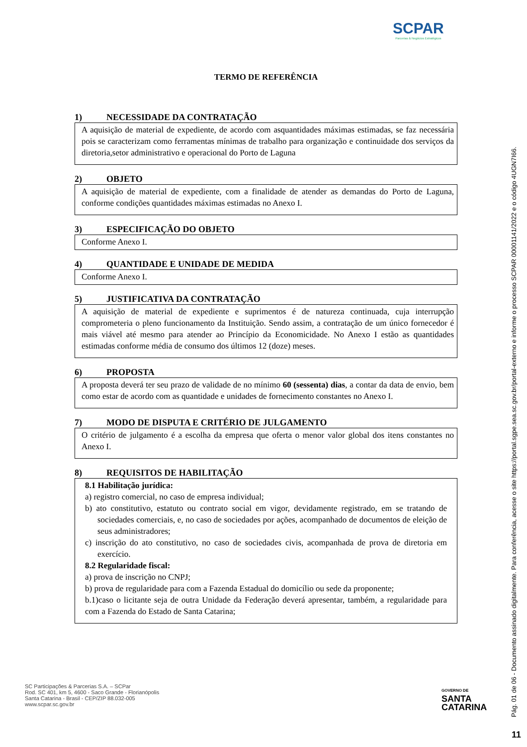SCPAR
Parcerias & Negócios Estratégicos
TERMO DE REFERÊNCIA
1) NECESSIDADE DA CONTRATAÇÃO
A aquisição de material de expediente, de acordo com asquantidades máximas estimadas, se faz necessária pois se caracterizam como ferramentas mínimas de trabalho para organização e continuidade dos serviços da diretoria,setor administrativo e operacional do Porto de Laguna
2) OBJETO
A aquisição de material de expediente, com a finalidade de atender as demandas do Porto de Laguna, conforme condições quantidades máximas estimadas no Anexo I.
3) ESPECIFICAÇÃO DO OBJETO
Conforme Anexo I.
4) QUANTIDADE E UNIDADE DE MEDIDA
Conforme Anexo I.
5) JUSTIFICATIVA DA CONTRATAÇÃO
A aquisição de material de expediente e suprimentos é de natureza continuada, cuja interrupção comprometeria o pleno funcionamento da Instituição. Sendo assim, a contratação de um único fornecedor é mais viável até mesmo para atender ao Princípio da Economicidade. No Anexo I estão as quantidades estimadas conforme média de consumo dos últimos 12 (doze) meses.
6) PROPOSTA
A proposta deverá ter seu prazo de validade de no mínimo 60 (sessenta) dias, a contar da data de envio, bem como estar de acordo com as quantidade e unidades de fornecimento constantes no Anexo I.
7) MODO DE DISPUTA E CRITÉRIO DE JULGAMENTO
O critério de julgamento é a escolha da empresa que oferta o menor valor global dos itens constantes no Anexo I.
8) REQUISITOS DE HABILITAÇÃO
8.1 Habilitação jurídica:
a) registro comercial, no caso de empresa individual;
b) ato constitutivo, estatuto ou contrato social em vigor, devidamente registrado, em se tratando de sociedades comerciais, e, no caso de sociedades por ações, acompanhado de documentos de eleição de seus administradores;
c) inscrição do ato constitutivo, no caso de sociedades civis, acompanhada de prova de diretoria em exercício.
8.2 Regularidade fiscal:
a) prova de inscrição no CNPJ;
b) prova de regularidade para com a Fazenda Estadual do domicílio ou sede da proponente;
b.1)caso o licitante seja de outra Unidade da Federação deverá apresentar, também, a regularidade para com a Fazenda do Estado de Santa Catarina;
SC Participações & Parcerias S.A. – SCPar
Rod. SC 401, km 5, 4600 - Saco Grande - Florianópolis
Santa Catarina - Brasil - CEP/ZIP 88.032-005
www.scpar.sc.gov.br
GOVERNO DE
SANTA
CATARINA
Pág. 01 de 06 - Documento assinado digitalmente. Para conferência, acesse o site https://portal.sgpe.sea.sc.gov.br/portal-externo e informe o processo SCPAR 00001141/2022 e o código 4UGN7I66.
11